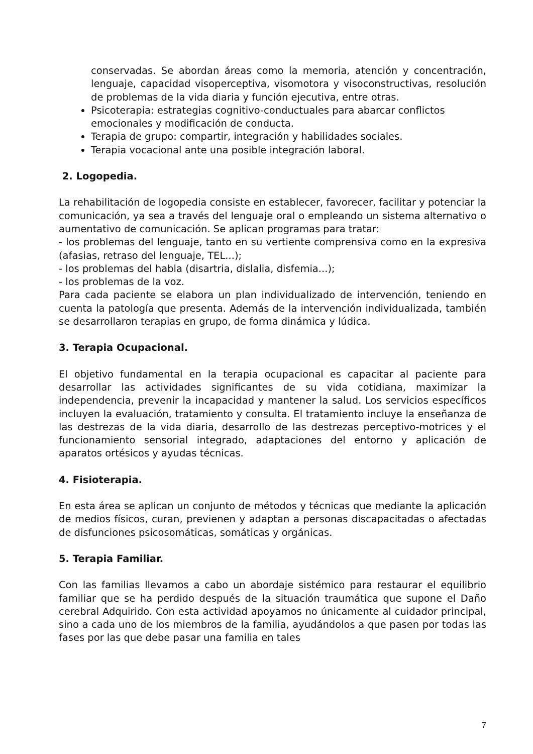conservadas. Se abordan áreas como la memoria, atención y concentración, lenguaje, capacidad visoperceptiva, visomotora y visoconstructivas, resolución de problemas de la vida diaria y función ejecutiva, entre otras.
Psicoterapia: estrategias cognitivo-conductuales para abarcar conflictos emocionales y modificación de conducta.
Terapia de grupo: compartir, integración y habilidades sociales.
Terapia vocacional ante una posible integración laboral.
2. Logopedia.
La rehabilitación de logopedia consiste en establecer, favorecer, facilitar y potenciar la comunicación, ya sea a través del lenguaje oral o empleando un sistema alternativo o aumentativo de comunicación. Se aplican programas para tratar:
- los problemas del lenguaje, tanto en su vertiente comprensiva como en la expresiva (afasias, retraso del lenguaje, TEL...);
- los problemas del habla (disartria, dislalia, disfemia...);
- los problemas de la voz.
Para cada paciente se elabora un plan individualizado de intervención, teniendo en cuenta la patología que presenta. Además de la intervención individualizada, también se desarrollaron terapias en grupo, de forma dinámica y lúdica.
3. Terapia Ocupacional.
El objetivo fundamental en la terapia ocupacional es capacitar al paciente para desarrollar las actividades significantes de su vida cotidiana, maximizar la independencia, prevenir la incapacidad y mantener la salud. Los servicios específicos incluyen la evaluación, tratamiento y consulta. El tratamiento incluye la enseñanza de las destrezas de la vida diaria, desarrollo de las destrezas perceptivo-motrices y el funcionamiento sensorial integrado, adaptaciones del entorno y aplicación de aparatos ortésicos y ayudas técnicas.
4. Fisioterapia.
En esta área se aplican un conjunto de métodos y técnicas que mediante la aplicación de medios físicos, curan, previenen y adaptan a personas discapacitadas o afectadas de disfunciones psicosomáticas, somáticas y orgánicas.
5. Terapia Familiar.
Con las familias llevamos a cabo un abordaje sistémico para restaurar el equilibrio familiar que se ha perdido después de la situación traumática que supone el Daño cerebral Adquirido. Con esta actividad apoyamos no únicamente al cuidador principal, sino a cada uno de los miembros de la familia, ayudándolos a que pasen por todas las fases por las que debe pasar una familia en tales
7